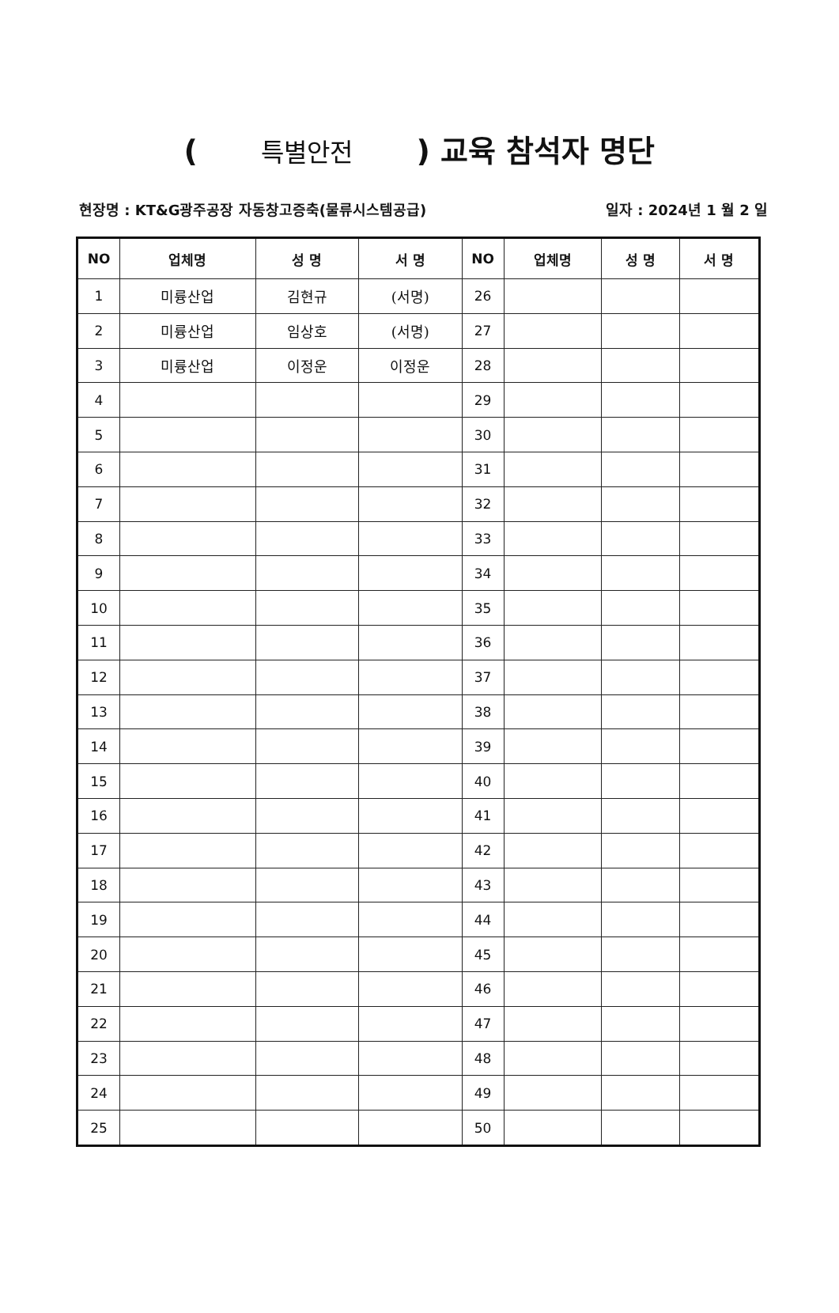( 특별안전 ) 교육 참석자 명단
현장명 : KT&G광주공장 자동창고증축(물류시스템공급) 일자 : 2024년 1 월 2 일
| NO | 업체명 | 성 명 | 서 명 | NO | 업체명 | 성 명 | 서 명 |
| --- | --- | --- | --- | --- | --- | --- | --- |
| 1 | 미륭산업 | 김현규 | (서명) | 26 | | | |
| 2 | 미륭산업 | 임상호 | (서명) | 27 | | | |
| 3 | 미륭산업 | 이정운 | 이정운 | 28 | | | |
| 4 | | | | 29 | | | |
| 5 | | | | 30 | | | |
| 6 | | | | 31 | | | |
| 7 | | | | 32 | | | |
| 8 | | | | 33 | | | |
| 9 | | | | 34 | | | |
| 10 | | | | 35 | | | |
| 11 | | | | 36 | | | |
| 12 | | | | 37 | | | |
| 13 | | | | 38 | | | |
| 14 | | | | 39 | | | |
| 15 | | | | 40 | | | |
| 16 | | | | 41 | | | |
| 17 | | | | 42 | | | |
| 18 | | | | 43 | | | |
| 19 | | | | 44 | | | |
| 20 | | | | 45 | | | |
| 21 | | | | 46 | | | |
| 22 | | | | 47 | | | |
| 23 | | | | 48 | | | |
| 24 | | | | 49 | | | |
| 25 | | | | 50 | | | |